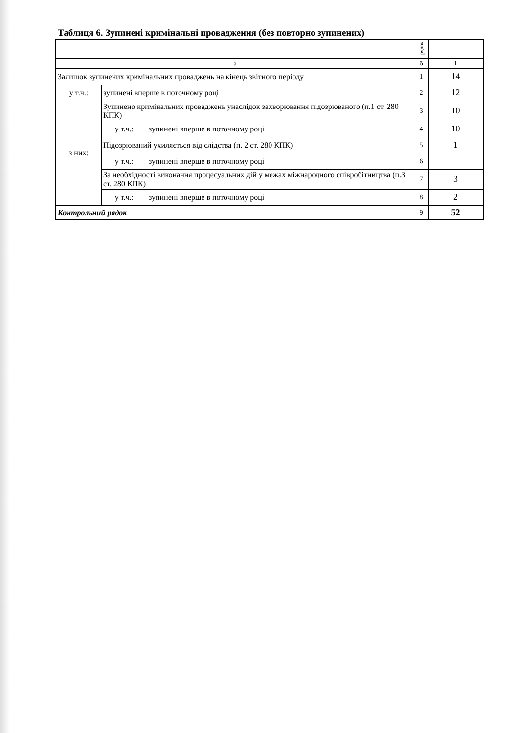Таблиця 6. Зупинені кримінальні провадження (без повторно зупинених)
| | | | рядок | |
| а | | | б | 1 |
| Залишок зупинених кримінальних проваджень на кінець звітного періоду | | | 1 | 14 |
| у т.ч.: | зупинені вперше в поточному році | | 2 | 12 |
| з них: | Зупинено кримінальних проваджень унаслідок захворювання підозрюваного (п.1 ст. 280 КПК) | | 3 | 10 |
| | у т.ч.: | зупинені вперше в поточному році | 4 | 10 |
| | Підозрюваний ухиляється від слідства (п. 2 ст. 280 КПК) | | 5 | 1 |
| | у т.ч.: | зупинені вперше в поточному році | 6 | |
| | За необхідності виконання процесуальних дій у межах міжнародного співробітництва (п.3 ст. 280 КПК) | | 7 | 3 |
| | у т.ч.: | зупинені вперше в поточному році | 8 | 2 |
| Контрольний рядок | | | 9 | 52 |